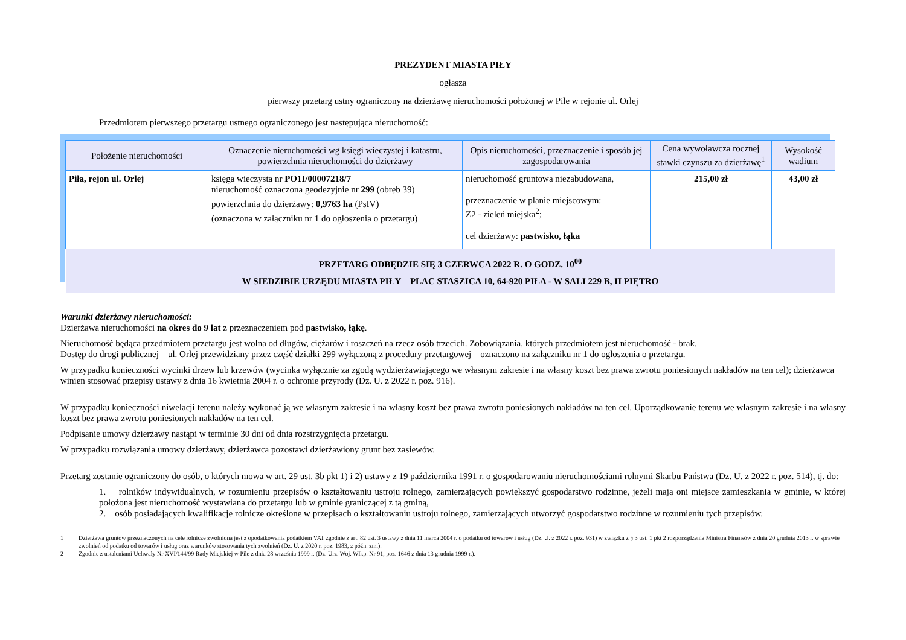PREZYDENT MIASTA PIŁY
ogłasza
pierwszy przetarg ustny ograniczony na dzierżawę nieruchomości położonej w Pile w rejonie ul. Orlej
Przedmiotem pierwszego przetargu ustnego ograniczonego jest następująca nieruchomość:
| Położenie nieruchomości | Oznaczenie nieruchomości wg księgi wieczystej i katastru, powierzchnia nieruchomości do dzierżawy | Opis nieruchomości, przeznaczenie i sposób jej zagospodarowania | Cena wywoławcza rocznej stawki czynszu za dzierżawę<sup>1</sup> | Wysokość wadium |
| --- | --- | --- | --- | --- |
| Piła, rejon ul. Orlej | księga wieczysta nr PO1I/00007218/7 nieruchomość oznaczona geodezyjnie nr 299 (obręb 39) powierzchnia do dzierżawy: 0,9763 ha (PsIV) (oznaczona w załączniku nr 1 do ogłoszenia o przetargu) | nieruchomość gruntowa niezabudowana, przeznaczenie w planie miejscowym: Z2 - zieleń miejska<sup>2</sup>; cel dzierżawy: pastwisko, łąka | 215,00 zł | 43,00 zł |
| PRZETARG ODBĘDZIE SIĘ 3 CZERWCA 2022 R. O GODZ. 10<sup>00</sup> W SIEDZIBIE URZĘDU MIASTA PIŁY – PLAC STASZICA 10, 64-920 PIŁA - W SALI 229 B, II PIĘTRO | | | | |
Warunki dzierżawy nieruchomości:
Dzierżawa nieruchomości na okres do 9 lat z przeznaczeniem pod pastwisko, łąkę.
Nieruchomość będąca przedmiotem przetargu jest wolna od długów, ciężarów i roszczeń na rzecz osób trzecich. Zobowiązania, których przedmiotem jest nieruchomość - brak.
Dostęp do drogi publicznej – ul. Orlej przewidziany przez część działki 299 wyłączoną z procedury przetargowej – oznaczono na załączniku nr 1 do ogłoszenia o przetargu.
W przypadku konieczności wycinki drzew lub krzewów (wycinka wyłącznie za zgodą wydzierżawiającego we własnym zakresie i na własny koszt bez prawa zwrotu poniesionych nakładów na ten cel); dzierżawca winien stosować przepisy ustawy z dnia 16 kwietnia 2004 r. o ochronie przyrody (Dz. U. z 2022 r. poz. 916).
W przypadku konieczności niwelacji terenu należy wykonać ją we własnym zakresie i na własny koszt bez prawa zwrotu poniesionych nakładów na ten cel. Uporządkowanie terenu we własnym zakresie i na własny koszt bez prawa zwrotu poniesionych nakładów na ten cel.
Podpisanie umowy dzierżawy nastąpi w terminie 30 dni od dnia rozstrzygnięcia przetargu.
W przypadku rozwiązania umowy dzierżawy, dzierżawca pozostawi dzierżawiony grunt bez zasiewów.
Przetarg zostanie ograniczony do osób, o których mowa w art. 29 ust. 3b pkt 1) i 2) ustawy z 19 października 1991 r. o gospodarowaniu nieruchomościami rolnymi Skarbu Państwa (Dz. U. z 2022 r. poz. 514), tj. do:
1. rolników indywidualnych, w rozumieniu przepisów o kształtowaniu ustroju rolnego, zamierzających powiększyć gospodarstwo rodzinne, jeżeli mają oni miejsce zamieszkania w gminie, w której położona jest nieruchomość wystawiana do przetargu lub w gminie graniczącej z tą gminą,
2. osób posiadających kwalifikacje rolnicze określone w przepisach o kształtowaniu ustroju rolnego, zamierzających utworzyć gospodarstwo rodzinne w rozumieniu tych przepisów.
1 Dzierżawa gruntów przeznaczonych na cele rolnicze zwolniona jest z opodatkowania podatkiem VAT zgodnie z art. 82 ust. 3 ustawy z dnia 11 marca 2004 r. o podatku od towarów i usług (Dz. U. z 2022 r. poz. 931) w związku z § 3 ust. 1 pkt 2 rozporządzenia Ministra Finansów z dnia 20 grudnia 2013 r. w sprawie zwolnień od podatku od towarów i usług oraz warunków stosowania tych zwolnień (Dz. U. z 2020 r. poz. 1983, z późn. zm.).
2 Zgodnie z ustaleniami Uchwały Nr XVI/144/99 Rady Miejskiej w Pile z dnia 28 września 1999 r. (Dz. Urz. Woj. Wlkp. Nr 91, poz. 1646 z dnia 13 grudnia 1999 r.).